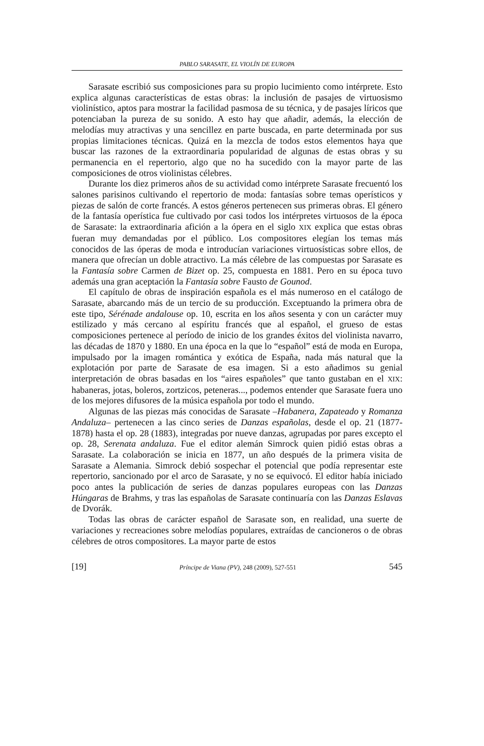PABLO SARASATE, EL VIOLÍN DE EUROPA
Sarasate escribió sus composiciones para su propio lucimiento como intérprete. Esto explica algunas características de estas obras: la inclusión de pasajes de virtuosismo violinístico, aptos para mostrar la facilidad pasmosa de su técnica, y de pasajes líricos que potenciaban la pureza de su sonido. A esto hay que añadir, además, la elección de melodías muy atractivas y una sencillez en parte buscada, en parte determinada por sus propias limitaciones técnicas. Quizá en la mezcla de todos estos elementos haya que buscar las razones de la extraordinaria popularidad de algunas de estas obras y su permanencia en el repertorio, algo que no ha sucedido con la mayor parte de las composiciones de otros violinistas célebres.
Durante los diez primeros años de su actividad como intérprete Sarasate frecuentó los salones parisinos cultivando el repertorio de moda: fantasías sobre temas operísticos y piezas de salón de corte francés. A estos géneros pertenecen sus primeras obras. El género de la fantasía operística fue cultivado por casi todos los intérpretes virtuosos de la época de Sarasate: la extraordinaria afición a la ópera en el siglo XIX explica que estas obras fueran muy demandadas por el público. Los compositores elegían los temas más conocidos de las óperas de moda e introducían variaciones virtuosísticas sobre ellos, de manera que ofrecían un doble atractivo. La más célebre de las compuestas por Sarasate es la Fantasía sobre Carmen de Bizet op. 25, compuesta en 1881. Pero en su época tuvo además una gran aceptación la Fantasía sobre Fausto de Gounod.
El capítulo de obras de inspiración española es el más numeroso en el catálogo de Sarasate, abarcando más de un tercio de su producción. Exceptuando la primera obra de este tipo, Sérénade andalouse op. 10, escrita en los años sesenta y con un carácter muy estilizado y más cercano al espíritu francés que al español, el grueso de estas composiciones pertenece al período de inicio de los grandes éxitos del violinista navarro, las décadas de 1870 y 1880. En una época en la que lo “español” está de moda en Europa, impulsado por la imagen romántica y exótica de España, nada más natural que la explotación por parte de Sarasate de esa imagen. Si a esto añadimos su genial interpretación de obras basadas en los “aires españoles” que tanto gustaban en el XIX: habaneras, jotas, boleros, zortzicos, peteneras..., podemos entender que Sarasate fuera uno de los mejores difusores de la música española por todo el mundo.
Algunas de las piezas más conocidas de Sarasate –Habanera, Zapateado y Romanza Andaluza– pertenecen a las cinco series de Danzas españolas, desde el op. 21 (1877-1878) hasta el op. 28 (1883), integradas por nueve danzas, agrupadas por pares excepto el op. 28, Serenata andaluza. Fue el editor alemán Simrock quien pidió estas obras a Sarasate. La colaboración se inicia en 1877, un año después de la primera visita de Sarasate a Alemania. Simrock debió sospechar el potencial que podía representar este repertorio, sancionado por el arco de Sarasate, y no se equivocó. El editor había iniciado poco antes la publicación de series de danzas populares europeas con las Danzas Húngaras de Brahms, y tras las españolas de Sarasate continuaría con las Danzas Eslavas de Dvorák.
Todas las obras de carácter español de Sarasate son, en realidad, una suerte de variaciones y recreaciones sobre melodías populares, extraídas de cancioneros o de obras célebres de otros compositores. La mayor parte de estos
[19] Príncipe de Viana (PV), 248 (2009), 527-551 545